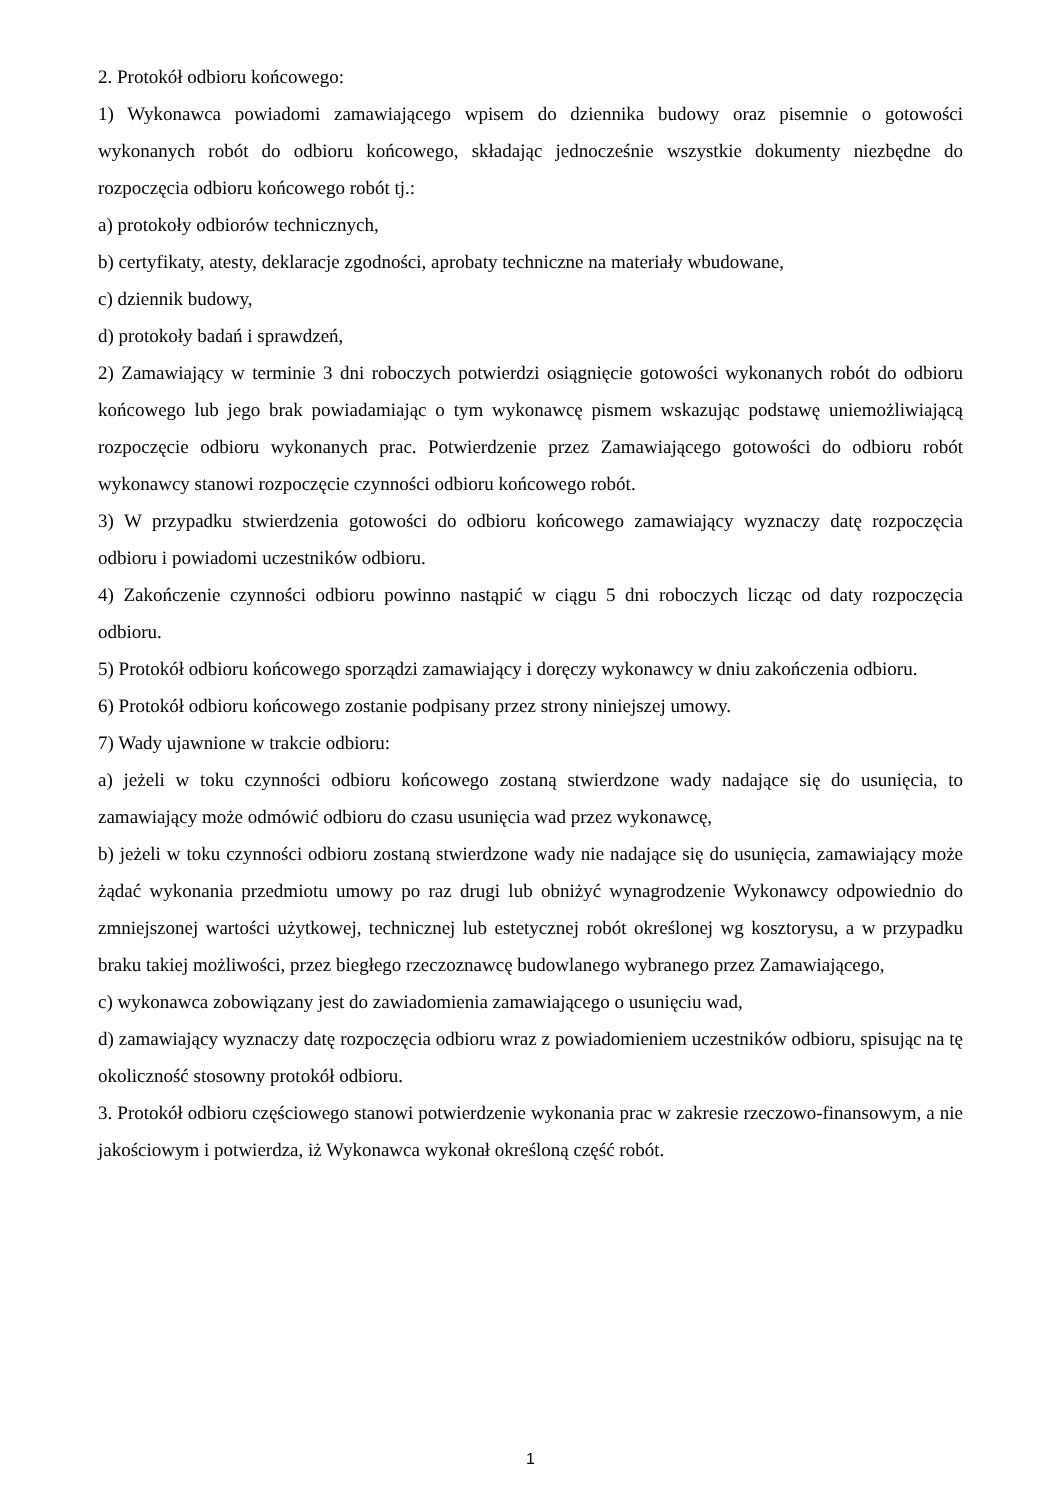2. Protokół odbioru końcowego:
1) Wykonawca powiadomi zamawiającego wpisem do dziennika budowy oraz pisemnie o gotowości wykonanych robót do odbioru końcowego, składając jednocześnie wszystkie dokumenty niezbędne do rozpoczęcia odbioru końcowego robót tj.:
a) protokoły odbiorów technicznych,
b) certyfikaty, atesty, deklaracje zgodności, aprobaty techniczne na materiały wbudowane,
c) dziennik budowy,
d) protokoły badań i sprawdzeń,
2) Zamawiający w terminie 3 dni roboczych potwierdzi osiągnięcie gotowości wykonanych robót do odbioru końcowego lub jego brak powiadamiając o tym wykonawcę pismem wskazując podstawę uniemożliwiającą rozpoczęcie odbioru wykonanych prac. Potwierdzenie przez Zamawiającego gotowości do odbioru robót wykonawcy stanowi rozpoczęcie czynności odbioru końcowego robót.
3) W przypadku stwierdzenia gotowości do odbioru końcowego zamawiający wyznaczy datę rozpoczęcia odbioru i powiadomi uczestników odbioru.
4) Zakończenie czynności odbioru powinno nastąpić w ciągu 5 dni roboczych licząc od daty rozpoczęcia odbioru.
5) Protokół odbioru końcowego sporządzi zamawiający i doręczy wykonawcy w dniu zakończenia odbioru.
6) Protokół odbioru końcowego zostanie podpisany przez strony niniejszej umowy.
7) Wady ujawnione w trakcie odbioru:
a) jeżeli w toku czynności odbioru końcowego zostaną stwierdzone wady nadające się do usunięcia, to zamawiający może odmówić odbioru do czasu usunięcia wad przez wykonawcę,
b) jeżeli w toku czynności odbioru zostaną stwierdzone wady nie nadające się do usunięcia, zamawiający może żądać wykonania przedmiotu umowy po raz drugi lub obniżyć wynagrodzenie Wykonawcy odpowiednio do zmniejszonej wartości użytkowej, technicznej lub estetycznej robót określonej wg kosztorysu, a w przypadku braku takiej możliwości, przez biegłego rzeczoznawcę budowlanego wybranego przez Zamawiającego,
c) wykonawca zobowiązany jest do zawiadomienia zamawiającego o usunięciu wad,
d) zamawiający wyznaczy datę rozpoczęcia odbioru wraz z powiadomieniem uczestników odbioru, spisując na tę okoliczność stosowny protokół odbioru.
3. Protokół odbioru częściowego stanowi potwierdzenie wykonania prac w zakresie rzeczowo-finansowym, a nie jakościowym i potwierdza, iż Wykonawca wykonał określoną część robót.
1